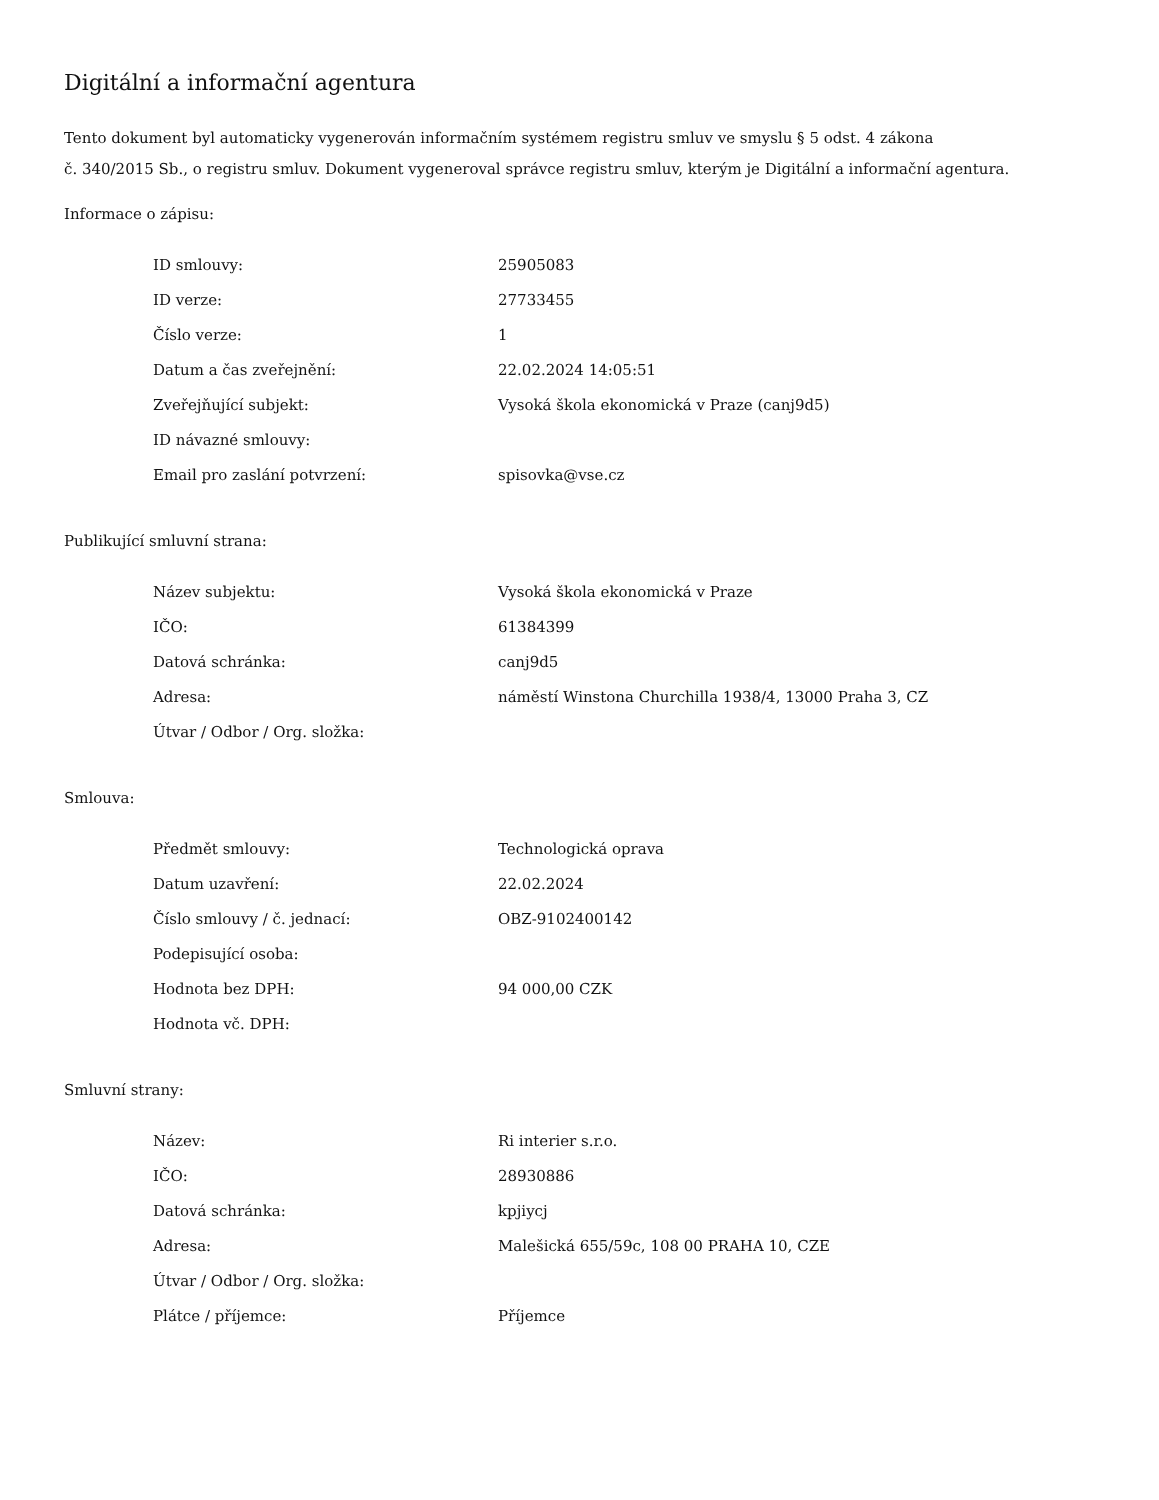Digitální a informační agentura
Tento dokument byl automaticky vygenerován informačním systémem registru smluv ve smyslu § 5 odst. 4 zákona
č. 340/2015 Sb., o registru smluv. Dokument vygeneroval správce registru smluv, kterým je Digitální a informační agentura.
Informace o zápisu:
| ID smlouvy: | 25905083 |
| ID verze: | 27733455 |
| Číslo verze: | 1 |
| Datum a čas zveřejnění: | 22.02.2024 14:05:51 |
| Zveřejňující subjekt: | Vysoká škola ekonomická v Praze (canj9d5) |
| ID návazné smlouvy: | |
| Email pro zaslání potvrzení: | spisovka@vse.cz |
Publikující smluvní strana:
| Název subjektu: | Vysoká škola ekonomická v Praze |
| IČO: | 61384399 |
| Datová schránka: | canj9d5 |
| Adresa: | náměstí Winstona Churchilla 1938/4, 13000 Praha 3, CZ |
| Útvar / Odbor / Org. složka: | |
Smlouva:
| Předmět smlouvy: | Technologická oprava |
| Datum uzavření: | 22.02.2024 |
| Číslo smlouvy / č. jednací: | OBZ-9102400142 |
| Podepisující osoba: | |
| Hodnota bez DPH: | 94 000,00 CZK |
| Hodnota vč. DPH: | |
Smluvní strany:
| Název: | Ri interier s.r.o. |
| IČO: | 28930886 |
| Datová schránka: | kpjiycj |
| Adresa: | Malešická 655/59c, 108 00 PRAHA 10, CZE |
| Útvar / Odbor / Org. složka: | |
| Plátce / příjemce: | Příjemce |